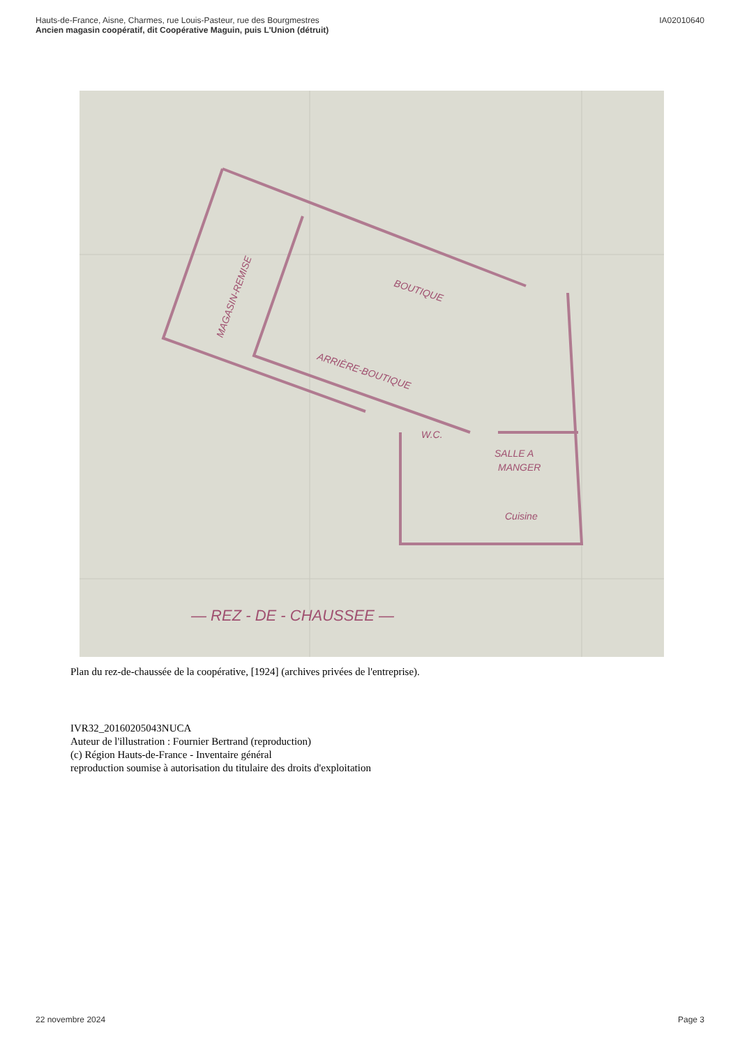Hauts-de-France, Aisne, Charmes, rue Louis-Pasteur, rue des Bourgmestres
Ancien magasin coopératif, dit Coopérative Maguin, puis L'Union (détruit)
IA02010640
BOUTIQUE
ARRIÈRE-BOUTIQUE
MAGASIN-REMISE
SALLE A
MANGER
Cuisine
W.C.
— REZ - DE - CHAUSSEE —
Plan du rez-de-chaussée de la coopérative, [1924] (archives privées de l'entreprise).
IVR32_20160205043NUCA
Auteur de l'illustration : Fournier Bertrand (reproduction)
(c) Région Hauts-de-France - Inventaire général
reproduction soumise à autorisation du titulaire des droits d'exploitation
22 novembre 2024 Page 3